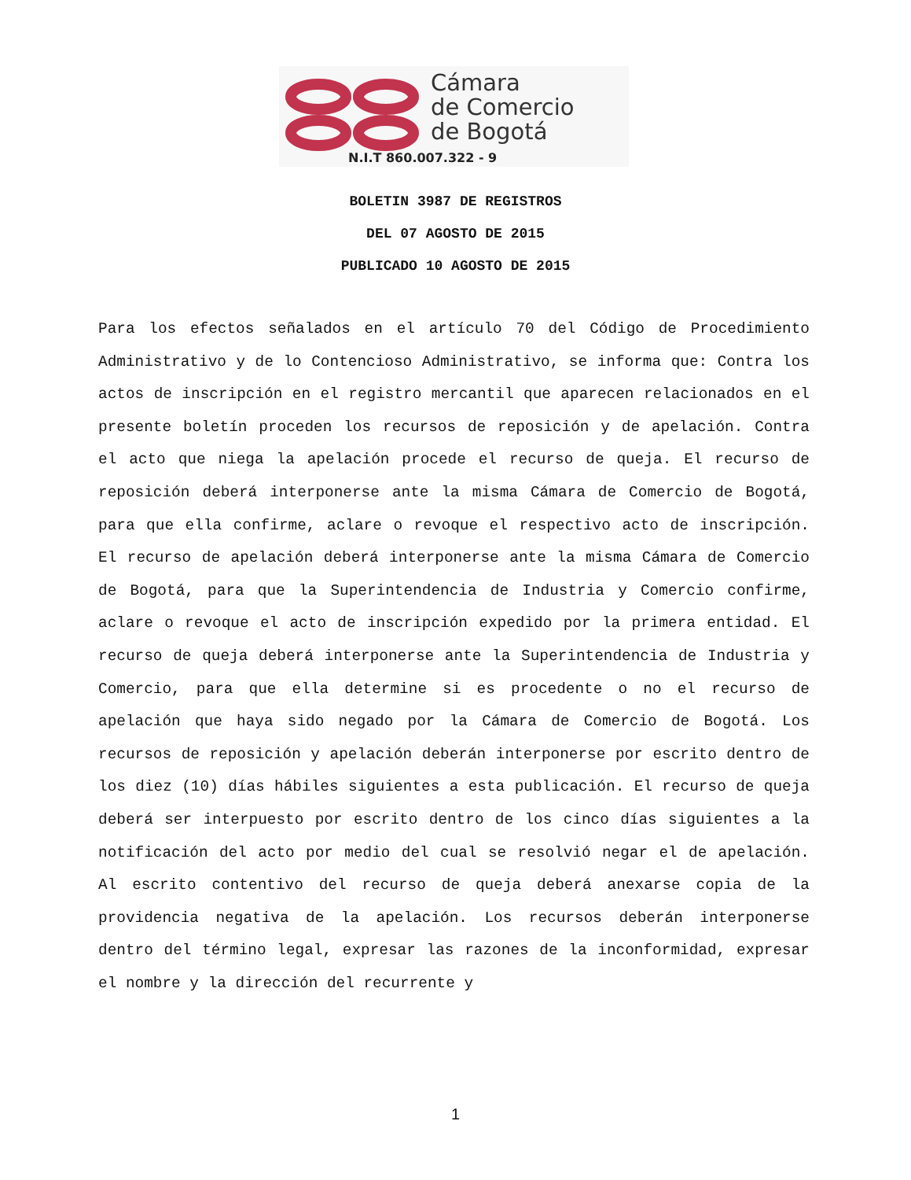Cámara
de Comercio
de Bogotá
N.I.T 860.007.322 - 9
BOLETIN 3987 DE REGISTROS
DEL 07 AGOSTO DE 2015
PUBLICADO 10 AGOSTO DE 2015
Para los efectos señalados en el artículo 70 del Código de Procedimiento Administrativo y de lo Contencioso Administrativo, se informa que: Contra los actos de inscripción en el registro mercantil que aparecen relacionados en el presente boletín proceden los recursos de reposición y de apelación. Contra el acto que niega la apelación procede el recurso de queja. El recurso de reposición deberá interponerse ante la misma Cámara de Comercio de Bogotá, para que ella confirme, aclare o revoque el respectivo acto de inscripción. El recurso de apelación deberá interponerse ante la misma Cámara de Comercio de Bogotá, para que la Superintendencia de Industria y Comercio confirme, aclare o revoque el acto de inscripción expedido por la primera entidad. El recurso de queja deberá interponerse ante la Superintendencia de Industria y Comercio, para que ella determine si es procedente o no el recurso de apelación que haya sido negado por la Cámara de Comercio de Bogotá. Los recursos de reposición y apelación deberán interponerse por escrito dentro de los diez (10) días hábiles siguientes a esta publicación. El recurso de queja deberá ser interpuesto por escrito dentro de los cinco días siguientes a la notificación del acto por medio del cual se resolvió negar el de apelación. Al escrito contentivo del recurso de queja deberá anexarse copia de la providencia negativa de la apelación. Los recursos deberán interponerse dentro del término legal, expresar las razones de la inconformidad, expresar el nombre y la dirección del recurrente y
1